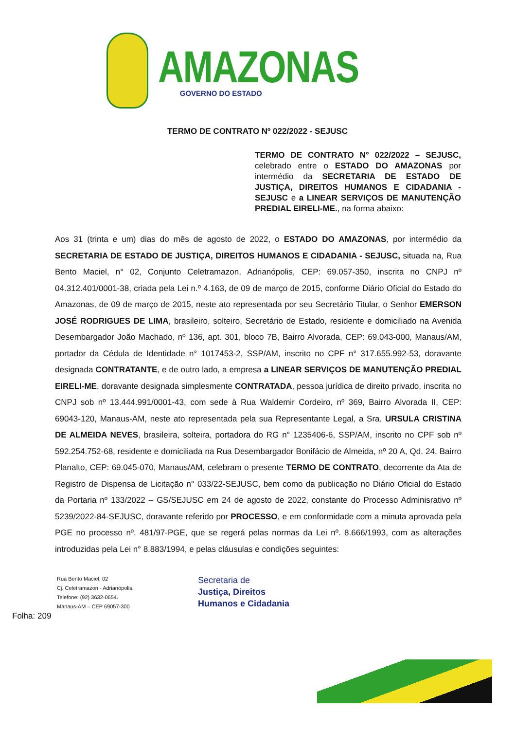AMAZONAS
GOVERNO DO ESTADO
TERMO DE CONTRATO Nº 022/2022 - SEJUSC
TERMO DE CONTRATO N° 022/2022 – SEJUSC, celebrado entre o ESTADO DO AMAZONAS por intermédio da SECRETARIA DE ESTADO DE JUSTIÇA, DIREITOS HUMANOS E CIDADANIA - SEJUSC e a LINEAR SERVIÇOS DE MANUTENÇÃO PREDIAL EIRELI-ME., na forma abaixo:
Aos 31 (trinta e um) dias do mês de agosto de 2022, o ESTADO DO AMAZONAS, por intermédio da SECRETARIA DE ESTADO DE JUSTIÇA, DIREITOS HUMANOS E CIDADANIA - SEJUSC, situada na, Rua Bento Maciel, n° 02, Conjunto Celetramazon, Adrianópolis, CEP: 69.057-350, inscrita no CNPJ nº 04.312.401/0001-38, criada pela Lei n.º 4.163, de 09 de março de 2015, conforme Diário Oficial do Estado do Amazonas, de 09 de março de 2015, neste ato representada por seu Secretário Titular, o Senhor EMERSON JOSÉ RODRIGUES DE LIMA, brasileiro, solteiro, Secretário de Estado, residente e domiciliado na Avenida Desembargador João Machado, nº 136, apt. 301, bloco 7B, Bairro Alvorada, CEP: 69.043-000, Manaus/AM, portador da Cédula de Identidade n° 1017453-2, SSP/AM, inscrito no CPF n° 317.655.992-53, doravante designada CONTRATANTE, e de outro lado, a empresa a LINEAR SERVIÇOS DE MANUTENÇÃO PREDIAL EIRELI-ME, doravante designada simplesmente CONTRATADA, pessoa jurídica de direito privado, inscrita no CNPJ sob nº 13.444.991/0001-43, com sede à Rua Waldemir Cordeiro, nº 369, Bairro Alvorada II, CEP: 69043-120, Manaus-AM, neste ato representada pela sua Representante Legal, a Sra. URSULA CRISTINA DE ALMEIDA NEVES, brasileira, solteira, portadora do RG n° 1235406-6, SSP/AM, inscrito no CPF sob nº 592.254.752-68, residente e domiciliada na Rua Desembargador Bonifácio de Almeida, nº 20 A, Qd. 24, Bairro Planalto, CEP: 69.045-070, Manaus/AM, celebram o presente TERMO DE CONTRATO, decorrente da Ata de Registro de Dispensa de Licitação n° 033/22-SEJUSC, bem como da publicação no Diário Oficial do Estado da Portaria nº 133/2022 – GS/SEJUSC em 24 de agosto de 2022, constante do Processo Adminisrativo nº 5239/2022-84-SEJUSC, doravante referido por PROCESSO, e em conformidade com a minuta aprovada pela PGE no processo nº. 481/97-PGE, que se regerá pelas normas da Lei nº. 8.666/1993, com as alterações introduzidas pela Lei n° 8.883/1994, e pelas cláusulas e condições seguintes:
Rua Bento Maciel, 02
Cj. Celetramazon - Adrianópolis.
Telefone: (92) 3632-0654.
Manaus-AM – CEP 69057-300
Secretaria de
Justiça, Direitos
Humanos e Cidadania
Folha: 209